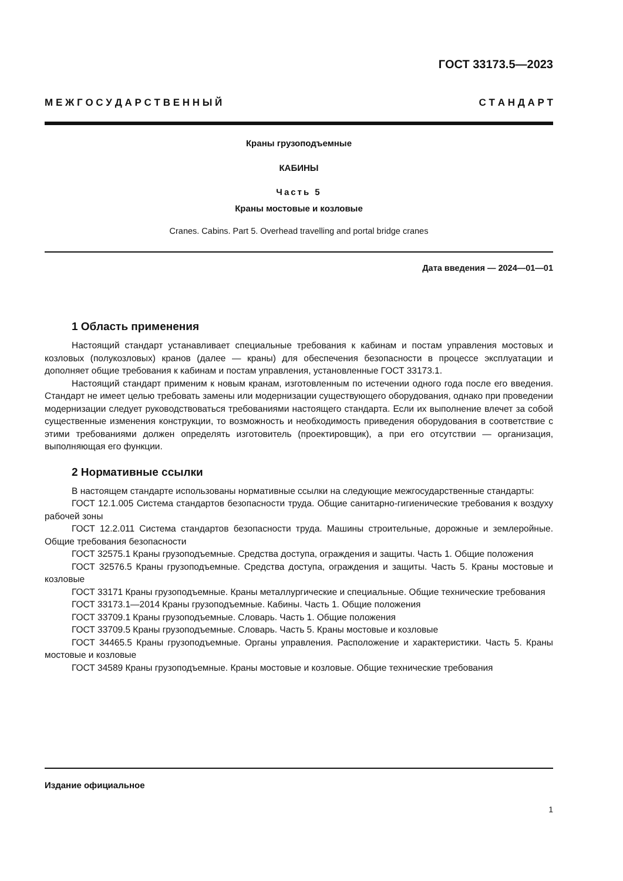ГОСТ 33173.5—2023
М Е Ж Г О С У Д А Р С Т В Е Н Н Ы Й С Т А Н Д А Р Т
Краны грузоподъемные
КАБИНЫ
Часть 5
Краны мостовые и козловые
Cranes. Cabins. Part 5. Overhead travelling and portal bridge cranes
Дата введения — 2024—01—01
1 Область применения
Настоящий стандарт устанавливает специальные требования к кабинам и постам управления мостовых и козловых (полукозловых) кранов (далее — краны) для обеспечения безопасности в процессе эксплуатации и дополняет общие требования к кабинам и постам управления, установленные ГОСТ 33173.1.
Настоящий стандарт применим к новым кранам, изготовленным по истечении одного года после его введения. Стандарт не имеет целью требовать замены или модернизации существующего оборудования, однако при проведении модернизации следует руководствоваться требованиями настоящего стандарта. Если их выполнение влечет за собой существенные изменения конструкции, то возможность и необходимость приведения оборудования в соответствие с этими требованиями должен определять изготовитель (проектировщик), а при его отсутствии — организация, выполняющая его функции.
2 Нормативные ссылки
В настоящем стандарте использованы нормативные ссылки на следующие межгосударственные стандарты:
ГОСТ 12.1.005 Система стандартов безопасности труда. Общие санитарно-гигиенические требования к воздуху рабочей зоны
ГОСТ 12.2.011 Система стандартов безопасности труда. Машины строительные, дорожные и землеройные. Общие требования безопасности
ГОСТ 32575.1 Краны грузоподъемные. Средства доступа, ограждения и защиты. Часть 1. Общие положения
ГОСТ 32576.5 Краны грузоподъемные. Средства доступа, ограждения и защиты. Часть 5. Краны мостовые и козловые
ГОСТ 33171 Краны грузоподъемные. Краны металлургические и специальные. Общие технические требования
ГОСТ 33173.1—2014 Краны грузоподъемные. Кабины. Часть 1. Общие положения
ГОСТ 33709.1 Краны грузоподъемные. Словарь. Часть 1. Общие положения
ГОСТ 33709.5 Краны грузоподъемные. Словарь. Часть 5. Краны мостовые и козловые
ГОСТ 34465.5 Краны грузоподъемные. Органы управления. Расположение и характеристики. Часть 5. Краны мостовые и козловые
ГОСТ 34589 Краны грузоподъемные. Краны мостовые и козловые. Общие технические требования
Издание официальное
1